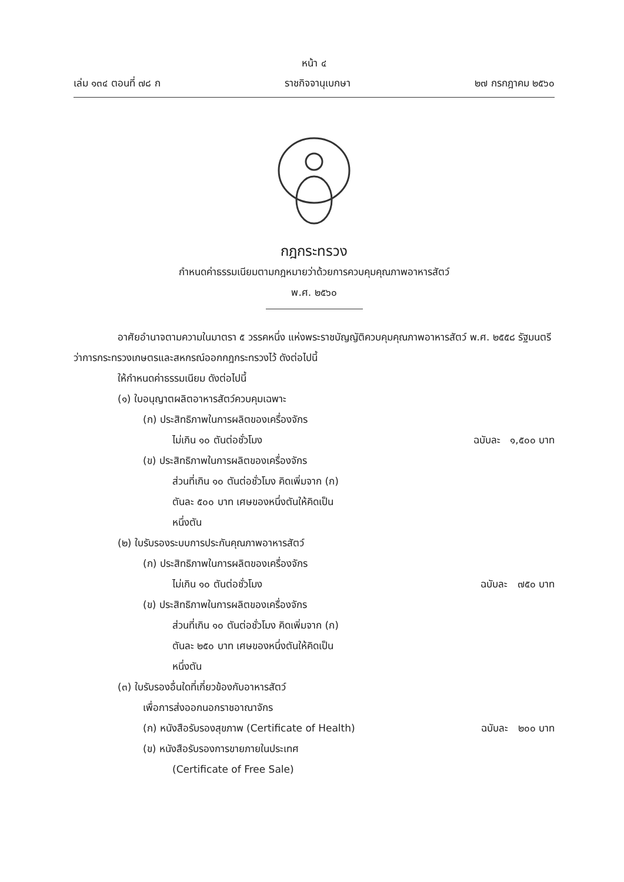หน้า ๔
เล่ม ๑๓๔ ตอนที่ ๗๘ ก ราชกิจจานุเบกษา ๒๗ กรกฎาคม ๒๕๖๐
กฎกระทรวง
กำหนดค่าธรรมเนียมตามกฎหมายว่าด้วยการควบคุมคุณภาพอาหารสัตว์
พ.ศ. ๒๕๖๐
อาศัยอำนาจตามความในมาตรา ๕ วรรคหนึ่ง แห่งพระราชบัญญัติควบคุมคุณภาพอาหารสัตว์ พ.ศ. ๒๕๕๘ รัฐมนตรีว่าการกระทรวงเกษตรและสหกรณ์ออกกฎกระทรวงไว้ ดังต่อไปนี้
ให้กำหนดค่าธรรมเนียม ดังต่อไปนี้
(๑) ใบอนุญาตผลิตอาหารสัตว์ควบคุมเฉพาะ
(ก) ประสิทธิภาพในการผลิตของเครื่องจักร
ไม่เกิน ๑๐ ตันต่อชั่วโมง ฉบับละ ๑,๕๐๐ บาท
(ข) ประสิทธิภาพในการผลิตของเครื่องจักร
ส่วนที่เกิน ๑๐ ตันต่อชั่วโมง คิดเพิ่มจาก (ก)
ตันละ ๕๐๐ บาท เศษของหนึ่งตันให้คิดเป็น
หนึ่งตัน
(๒) ใบรับรองระบบการประกันคุณภาพอาหารสัตว์
(ก) ประสิทธิภาพในการผลิตของเครื่องจักร
ไม่เกิน ๑๐ ตันต่อชั่วโมง ฉบับละ ๗๕๐ บาท
(ข) ประสิทธิภาพในการผลิตของเครื่องจักร
ส่วนที่เกิน ๑๐ ตันต่อชั่วโมง คิดเพิ่มจาก (ก)
ตันละ ๒๕๐ บาท เศษของหนึ่งตันให้คิดเป็น
หนึ่งตัน
(๓) ใบรับรองอื่นใดที่เกี่ยวข้องกับอาหารสัตว์
เพื่อการส่งออกนอกราชอาณาจักร
(ก) หนังสือรับรองสุขภาพ (Certificate of Health) ฉบับละ ๒๐๐ บาท
(ข) หนังสือรับรองการขายภายในประเทศ
(Certificate of Free Sale)